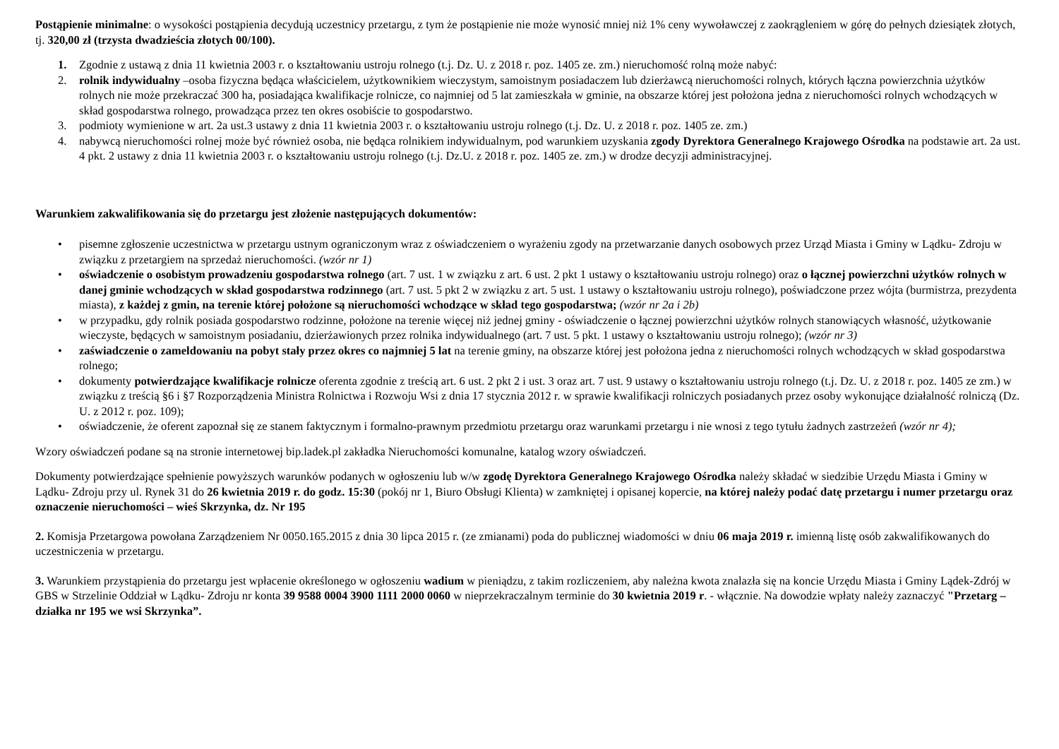Postąpienie minimalne: o wysokości postąpienia decydują uczestnicy przetargu, z tym że postąpienie nie może wynosić mniej niż 1% ceny wywoławczej z zaokrągleniem w górę do pełnych dziesiątek złotych, tj. 320,00 zł (trzysta dwadzieścia złotych 00/100).
1. Zgodnie z ustawą z dnia 11 kwietnia 2003 r. o kształtowaniu ustroju rolnego (t.j. Dz. U. z 2018 r. poz. 1405 ze. zm.) nieruchomość rolną może nabyć:
2. rolnik indywidualny –osoba fizyczna będąca właścicielem, użytkownikiem wieczystym, samoistnym posiadaczem lub dzierżawcą nieruchomości rolnych, których łączna powierzchnia użytków rolnych nie może przekraczać 300 ha, posiadająca kwalifikacje rolnicze, co najmniej od 5 lat zamieszkała w gminie, na obszarze której jest położona jedna z nieruchomości rolnych wchodzących w skład gospodarstwa rolnego, prowadząca przez ten okres osobiście to gospodarstwo.
3. podmioty wymienione w art. 2a ust.3 ustawy z dnia 11 kwietnia 2003 r. o kształtowaniu ustroju rolnego (t.j. Dz. U. z 2018 r. poz. 1405 ze. zm.)
4. nabywcą nieruchomości rolnej może być również osoba, nie będąca rolnikiem indywidualnym, pod warunkiem uzyskania zgody Dyrektora Generalnego Krajowego Ośrodka na podstawie art. 2a ust. 4 pkt. 2 ustawy z dnia 11 kwietnia 2003 r. o kształtowaniu ustroju rolnego (t.j. Dz.U. z 2018 r. poz. 1405 ze. zm.) w drodze decyzji administracyjnej.
Warunkiem zakwalifikowania się do przetargu jest złożenie następujących dokumentów:
• pisemne zgłoszenie uczestnictwa w przetargu ustnym ograniczonym wraz z oświadczeniem o wyrażeniu zgody na przetwarzanie danych osobowych przez Urząd Miasta i Gminy w Lądku- Zdroju w związku z przetargiem na sprzedaż nieruchomości. (wzór nr 1)
• oświadczenie o osobistym prowadzeniu gospodarstwa rolnego (art. 7 ust. 1 w związku z art. 6 ust. 2 pkt 1 ustawy o kształtowaniu ustroju rolnego) oraz o łącznej powierzchni użytków rolnych w danej gminie wchodzących w skład gospodarstwa rodzinnego (art. 7 ust. 5 pkt 2 w związku z art. 5 ust. 1 ustawy o kształtowaniu ustroju rolnego), poświadczone przez wójta (burmistrza, prezydenta miasta), z każdej z gmin, na terenie której położone są nieruchomości wchodzące w skład tego gospodarstwa; (wzór nr 2a i 2b)
• w przypadku, gdy rolnik posiada gospodarstwo rodzinne, położone na terenie więcej niż jednej gminy - oświadczenie o łącznej powierzchni użytków rolnych stanowiących własność, użytkowanie wieczyste, będących w samoistnym posiadaniu, dzierżawionych przez rolnika indywidualnego (art. 7 ust. 5 pkt. 1 ustawy o kształtowaniu ustroju rolnego); (wzór nr 3)
• zaświadczenie o zameldowaniu na pobyt stały przez okres co najmniej 5 lat na terenie gminy, na obszarze której jest położona jedna z nieruchomości rolnych wchodzących w skład gospodarstwa rolnego;
• dokumenty potwierdzające kwalifikacje rolnicze oferenta zgodnie z treścią art. 6 ust. 2 pkt 2 i ust. 3 oraz art. 7 ust. 9 ustawy o kształtowaniu ustroju rolnego (t.j. Dz. U. z 2018 r. poz. 1405 ze zm.) w związku z treścią §6 i §7 Rozporządzenia Ministra Rolnictwa i Rozwoju Wsi z dnia 17 stycznia 2012 r. w sprawie kwalifikacji rolniczych posiadanych przez osoby wykonujące działalność rolniczą (Dz. U. z 2012 r. poz. 109);
• oświadczenie, że oferent zapoznał się ze stanem faktycznym i formalno-prawnym przedmiotu przetargu oraz warunkami przetargu i nie wnosi z tego tytułu żadnych zastrzeżeń (wzór nr 4);
Wzory oświadczeń podane są na stronie internetowej bip.ladek.pl zakładka Nieruchomości komunalne, katalog wzory oświadczeń.
Dokumenty potwierdzające spełnienie powyższych warunków podanych w ogłoszeniu lub w/w zgodę Dyrektora Generalnego Krajowego Ośrodka należy składać w siedzibie Urzędu Miasta i Gminy w Lądku- Zdroju przy ul. Rynek 31 do 26 kwietnia 2019 r. do godz. 15:30 (pokój nr 1, Biuro Obsługi Klienta) w zamkniętej i opisanej kopercie, na której należy podać datę przetargu i numer przetargu oraz oznaczenie nieruchomości – wieś Skrzynka, dz. Nr 195
2. Komisja Przetargowa powołana Zarządzeniem Nr 0050.165.2015 z dnia 30 lipca 2015 r. (ze zmianami) poda do publicznej wiadomości w dniu 06 maja 2019 r. imienną listę osób zakwalifikowanych do uczestniczenia w przetargu.
3. Warunkiem przystąpienia do przetargu jest wpłacenie określonego w ogłoszeniu wadium w pieniądzu, z takim rozliczeniem, aby należna kwota znalazła się na koncie Urzędu Miasta i Gminy Lądek-Zdrój w GBS w Strzelinie Oddział w Lądku- Zdroju nr konta 39 9588 0004 3900 1111 2000 0060 w nieprzekraczalnym terminie do 30 kwietnia 2019 r. - włącznie. Na dowodzie wpłaty należy zaznaczyć "Przetarg – działka nr 195 we wsi Skrzynka”.